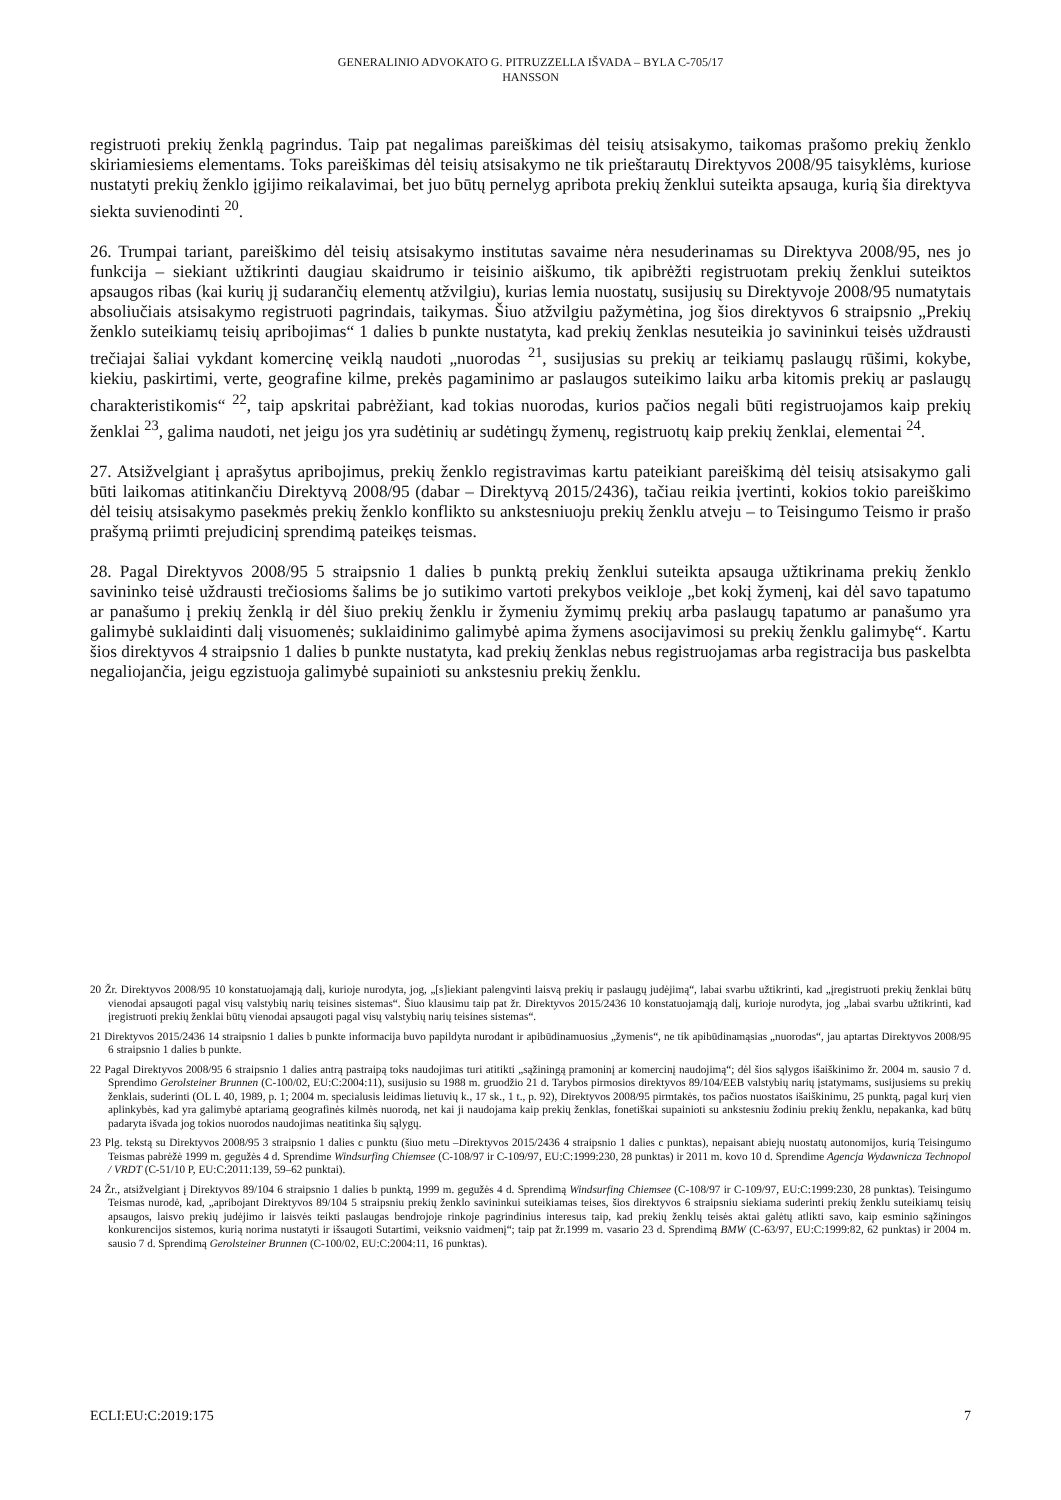GENERALINIO ADVOKATO G. PITRUZZELLA IŠVADA – BYLA C-705/17
HANSSON
registruoti prekių ženklą pagrindus. Taip pat negalimas pareiškimas dėl teisių atsisakymo, taikomas prašomo prekių ženklo skiriamiesiems elementams. Toks pareiškimas dėl teisių atsisakymo ne tik prieštarautų Direktyvos 2008/95 taisyklėms, kuriose nustatyti prekių ženklo įgijimo reikalavimai, bet juo būtų pernelyg apribota prekių ženklui suteikta apsauga, kurią šia direktyva siekta suvienodinti <sup>20</sup>.
26. Trumpai tariant, pareiškimo dėl teisių atsisakymo institutas savaime nėra nesuderinamas su Direktyva 2008/95, nes jo funkcija – siekiant užtikrinti daugiau skaidrumo ir teisinio aiškumo, tik apibrėžti registruotam prekių ženklui suteiktos apsaugos ribas (kai kurių jį sudarančių elementų atžvilgiu), kurias lemia nuostatų, susijusių su Direktyvoje 2008/95 numatytais absoliučiais atsisakymo registruoti pagrindais, taikymas. Šiuo atžvilgiu pažymėtina, jog šios direktyvos 6 straipsnio „Prekių ženklo suteikiamų teisių apribojimas“ 1 dalies b punkte nustatyta, kad prekių ženklas nesuteikia jo savininkui teisės uždrausti trečiajai šaliai vykdant komercinę veiklą naudoti „nuorodas <sup>21</sup>, susijusias su prekių ar teikiamų paslaugų rūšimi, kokybe, kiekiu, paskirtimi, verte, geografine kilme, prekės pagaminimo ar paslaugos suteikimo laiku arba kitomis prekių ar paslaugų charakteristikomis“ <sup>22</sup>, taip apskritai pabrėžiant, kad tokias nuorodas, kurios pačios negali būti registruojamos kaip prekių ženklai <sup>23</sup>, galima naudoti, net jeigu jos yra sudėtinių ar sudėtingų žymenų, registruotų kaip prekių ženklai, elementai <sup>24</sup>.
27. Atsižvelgiant į aprašytus apribojimus, prekių ženklo registravimas kartu pateikiant pareiškimą dėl teisių atsisakymo gali būti laikomas atitinkančiu Direktyvą 2008/95 (dabar – Direktyvą 2015/2436), tačiau reikia įvertinti, kokios tokio pareiškimo dėl teisių atsisakymo pasekmės prekių ženklo konflikto su ankstesniuoju prekių ženklu atveju – to Teisingumo Teismo ir prašo prašymą priimti prejudicinį sprendimą pateikęs teismas.
28. Pagal Direktyvos 2008/95 5 straipsnio 1 dalies b punktą prekių ženklui suteikta apsauga užtikrinama prekių ženklo savininko teisė uždrausti trečiosioms šalims be jo sutikimo vartoti prekybos veikloje „bet kokį žymenį, kai dėl savo tapatumo ar panašumo į prekių ženklą ir dėl šiuo prekių ženklu ir žymeniu žymimų prekių arba paslaugų tapatumo ar panašumo yra galimybė suklaidinti dalį visuomenės; suklaidinimo galimybė apima žymens asocijavimosi su prekių ženklu galimybę“. Kartu šios direktyvos 4 straipsnio 1 dalies b punkte nustatyta, kad prekių ženklas nebus registruojamas arba registracija bus paskelbta negaliojančia, jeigu egzistuoja galimybė supainioti su ankstesniu prekių ženklu.
20 Žr. Direktyvos 2008/95 10 konstatuojamąją dalį, kurioje nurodyta, jog, „[s]iekiant palengvinti laisvą prekių ir paslaugų judėjimą“, labai svarbu užtikrinti, kad „įregistruoti prekių ženklai būtų vienodai apsaugoti pagal visų valstybių narių teisines sistemas“. Šiuo klausimu taip pat žr. Direktyvos 2015/2436 10 konstatuojamąją dalį, kurioje nurodyta, jog „labai svarbu užtikrinti, kad įregistruoti prekių ženklai būtų vienodai apsaugoti pagal visų valstybių narių teisines sistemas“.
21 Direktyvos 2015/2436 14 straipsnio 1 dalies b punkte informacija buvo papildyta nurodant ir apibūdinamuosius „žymenis“, ne tik apibūdinamąsias „nuorodas“, jau aptartas Direktyvos 2008/95 6 straipsnio 1 dalies b punkte.
22 Pagal Direktyvos 2008/95 6 straipsnio 1 dalies antrą pastraipą toks naudojimas turi atitikti „sąžiningą pramoninį ar komercinį naudojimą“; dėl šios sąlygos išaiškinimo žr. 2004 m. sausio 7 d. Sprendimo Gerolsteiner Brunnen (C-100/02, EU:C:2004:11), susijusio su 1988 m. gruodžio 21 d. Tarybos pirmosios direktyvos 89/104/EEB valstybių narių įstatymams, susijusiems su prekių ženklais, suderinti (OL L 40, 1989, p. 1; 2004 m. specialusis leidimas lietuvių k., 17 sk., 1 t., p. 92), Direktyvos 2008/95 pirmtakės, tos pačios nuostatos išaiškinimu, 25 punktą, pagal kurį vien aplinkybės, kad yra galimybė aptariamą geografinės kilmės nuorodą, net kai ji naudojama kaip prekių ženklas, fonetiškai supainioti su ankstesniu žodiniu prekių ženklu, nepakanka, kad būtų padaryta išvada jog tokios nuorodos naudojimas neatitinka šių sąlygų.
23 Plg. tekstą su Direktyvos 2008/95 3 straipsnio 1 dalies c punktu (šiuo metu –Direktyvos 2015/2436 4 straipsnio 1 dalies c punktas), nepaisant abiejų nuostatų autonomijos, kurią Teisingumo Teismas pabrėžė 1999 m. gegužės 4 d. Sprendime Windsurfing Chiemsee (C-108/97 ir C-109/97, EU:C:1999:230, 28 punktas) ir 2011 m. kovo 10 d. Sprendime Agencja Wydawnicza Technopol / VRDT (C-51/10 P, EU:C:2011:139, 59–62 punktai).
24 Žr., atsižvelgiant į Direktyvos 89/104 6 straipsnio 1 dalies b punktą, 1999 m. gegužės 4 d. Sprendimą Windsurfing Chiemsee (C-108/97 ir C-109/97, EU:C:1999:230, 28 punktas). Teisingumo Teismas nurodė, kad, „apribojant Direktyvos 89/104 5 straipsniu prekių ženklo savininkui suteikiamas teises, šios direktyvos 6 straipsniu siekiama suderinti prekių ženklu suteikiamų teisių apsaugos, laisvo prekių judėjimo ir laisvės teikti paslaugas bendrojoje rinkoje pagrindinius interesus taip, kad prekių ženklų teisės aktai galėtų atlikti savo, kaip esminio sąžiningos konkurencijos sistemos, kurią norima nustatyti ir išsaugoti Sutartimi, veiksnio vaidmenį“; taip pat žr.1999 m. vasario 23 d. Sprendimą BMW (C-63/97, EU:C:1999:82, 62 punktas) ir 2004 m. sausio 7 d. Sprendimą Gerolsteiner Brunnen (C-100/02, EU:C:2004:11, 16 punktas).
ECLI:EU:C:2019:175 7